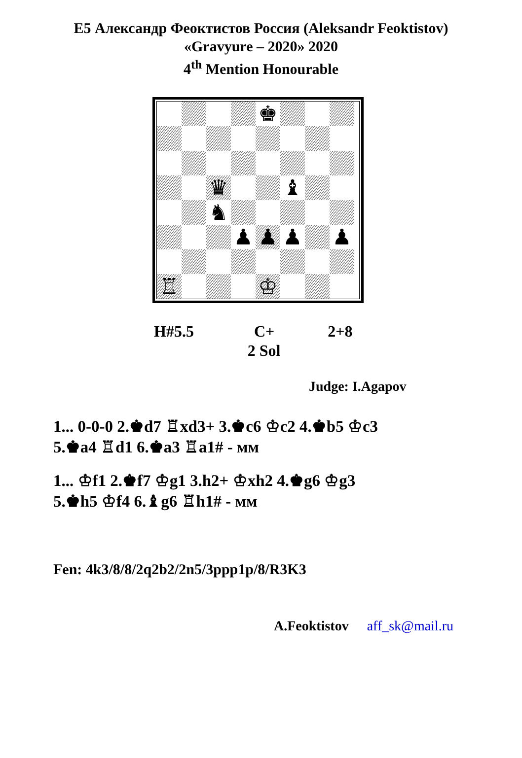E5 Александр Феоктистов Россия (Aleksandr Feoktistov)
«Gravyure – 2020» 2020
4<sup>th</sup> Mention Honourable
♚
♛
♝
♞
♟
♟
♟
♟
♖
♔
H#5.5 C+ 2+8
2 Sol
Judge: I.Agapov
1... 0-0-0 2.♚d7 ♖xd3+ 3.♚c6 ♔c2 4.♚b5 ♔c3
5.♚a4 ♖d1 6.♚a3 ♖a1# - мм
1... ♔f1 2.♚f7 ♔g1 3.h2+ ♔xh2 4.♚g6 ♔g3
5.♚h5 ♔f4 6.♝g6 ♖h1# - мм
Fen: 4k3/8/8/2q2b2/2n5/3ppp1p/8/R3K3
A.Feoktistov aff_sk@mail.ru